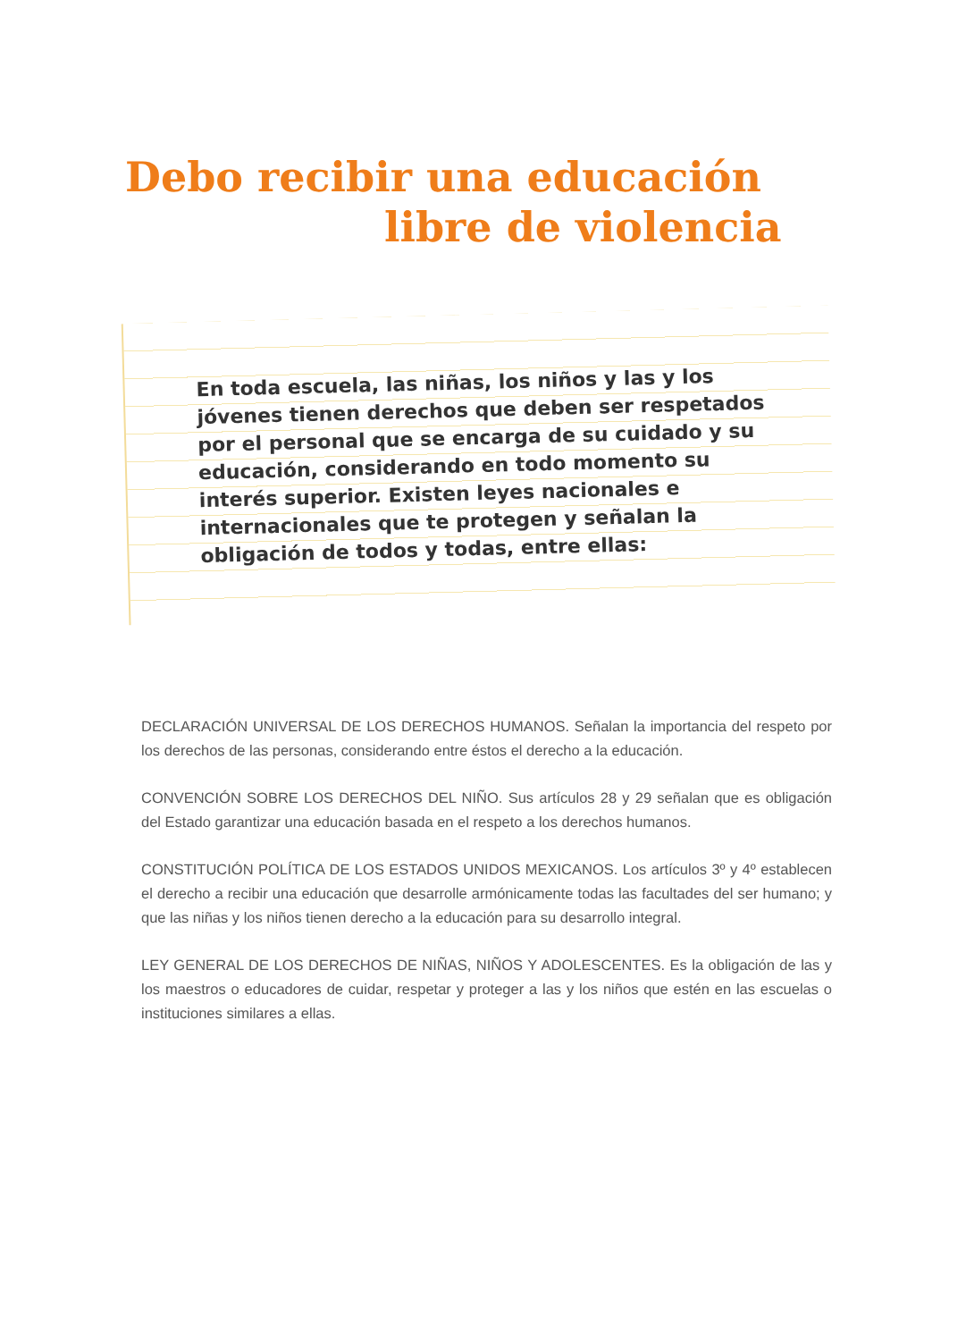Debo recibir una educación
libre de violencia
En toda escuela, las niñas, los niños y las y los jóvenes tienen derechos que deben ser respetados por el personal que se encarga de su cuidado y su educación, considerando en todo momento su interés superior. Existen leyes nacionales e internacionales que te protegen y señalan la obligación de todos y todas, entre ellas:
DECLARACIÓN UNIVERSAL DE LOS DERECHOS HUMANOS. Señalan la importancia del respeto por los derechos de las personas, considerando entre éstos el derecho a la educación.
CONVENCIÓN SOBRE LOS DERECHOS DEL NIÑO. Sus artículos 28 y 29 señalan que es obligación del Estado garantizar una educación basada en el respeto a los derechos humanos.
CONSTITUCIÓN POLÍTICA DE LOS ESTADOS UNIDOS MEXICANOS. Los artículos 3º y 4º establecen el derecho a recibir una educación que desarrolle armónicamente todas las facultades del ser humano; y que las niñas y los niños tienen derecho a la educación para su desarrollo integral.
LEY GENERAL DE LOS DERECHOS DE NIÑAS, NIÑOS Y ADOLESCENTES. Es la obligación de las y los maestros o educadores de cuidar, respetar y proteger a las y los niños que estén en las escuelas o instituciones similares a ellas.